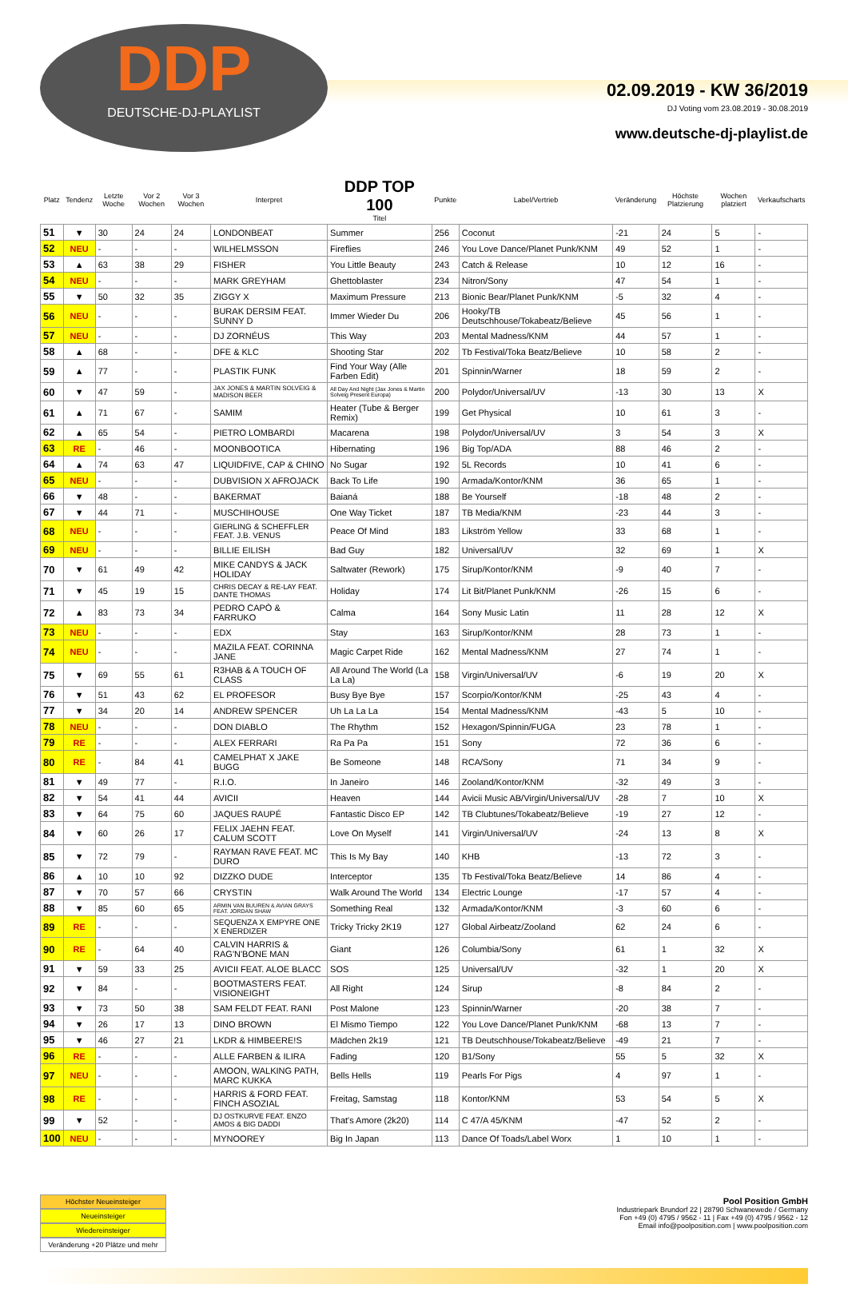DDP
DEUTSCHE-DJ-PLAYLIST
02.09.2019 - KW 36/2019
DJ Voting vom 23.08.2019 - 30.08.2019
www.deutsche-dj-playlist.de
| Platz | Tendenz | Letzte Woche | Vor 2 Wochen | Vor 3 Wochen | Interpret | DDP TOP 100 Titel | Punkte | Label/Vertrieb | Veränderung | Höchste Platzierung | Wochen platziert | Verkaufscharts |
| --- | --- | --- | --- | --- | --- | --- | --- | --- | --- | --- | --- | --- |
| 51 | ▼ | 30 | 24 | 24 | LONDONBEAT | Summer | 256 | Coconut | -21 | 24 | 5 | - |
| 52 | NEU | - | - | - | WILHELMSSON | Fireflies | 246 | You Love Dance/Planet Punk/KNM | 49 | 52 | 1 | - |
| 53 | ▲ | 63 | 38 | 29 | FISHER | You Little Beauty | 243 | Catch & Release | 10 | 12 | 16 | - |
| 54 | NEU | - | - | - | MARK GREYHAM | Ghettoblaster | 234 | Nitron/Sony | 47 | 54 | 1 | - |
| 55 | ▼ | 50 | 32 | 35 | ZIGGY X | Maximum Pressure | 213 | Bionic Bear/Planet Punk/KNM | -5 | 32 | 4 | - |
| 56 | NEU | - | - | - | BURAK DERSIM FEAT. SUNNY D | Immer Wieder Du | 206 | Hooky/TB Deutschhouse/Tokabeatz/Believe | 45 | 56 | 1 | - |
| 57 | NEU | - | - | - | DJ ZORNÉUS | This Way | 203 | Mental Madness/KNM | 44 | 57 | 1 | - |
| 58 | ▲ | 68 | - | - | DFE & KLC | Shooting Star | 202 | Tb Festival/Toka Beatz/Believe | 10 | 58 | 2 | - |
| 59 | ▲ | 77 | - | - | PLASTIK FUNK | Find Your Way (Alle Farben Edit) | 201 | Spinnin/Warner | 18 | 59 | 2 | - |
| 60 | ▼ | 47 | 59 | - | JAX JONES & MARTIN SOLVEIG & MADISON BEER | All Day And Night (Jax Jones & Martin Solveig Present Europa) | 200 | Polydor/Universal/UV | -13 | 30 | 13 | X |
| 61 | ▲ | 71 | 67 | - | SAMIM | Heater (Tube & Berger Remix) | 199 | Get Physical | 10 | 61 | 3 | - |
| 62 | ▲ | 65 | 54 | - | PIETRO LOMBARDI | Macarena | 198 | Polydor/Universal/UV | 3 | 54 | 3 | X |
| 63 | RE | - | 46 | - | MOONBOOTICA | Hibernating | 196 | Big Top/ADA | 88 | 46 | 2 | - |
| 64 | ▲ | 74 | 63 | 47 | LIQUIDFIVE, CAP & CHINO | No Sugar | 192 | 5L Records | 10 | 41 | 6 | - |
| 65 | NEU | - | - | - | DUBVISION X AFROJACK | Back To Life | 190 | Armada/Kontor/KNM | 36 | 65 | 1 | - |
| 66 | ▼ | 48 | - | - | BAKERMAT | Baianá | 188 | Be Yourself | -18 | 48 | 2 | - |
| 67 | ▼ | 44 | 71 | - | MUSCHIHOUSE | One Way Ticket | 187 | TB Media/KNM | -23 | 44 | 3 | - |
| 68 | NEU | - | - | - | GIERLING & SCHEFFLER FEAT. J.B. VENUS | Peace Of Mind | 183 | Likström Yellow | 33 | 68 | 1 | - |
| 69 | NEU | - | - | - | BILLIE EILISH | Bad Guy | 182 | Universal/UV | 32 | 69 | 1 | X |
| 70 | ▼ | 61 | 49 | 42 | MIKE CANDYS & JACK HOLIDAY | Saltwater (Rework) | 175 | Sirup/Kontor/KNM | -9 | 40 | 7 | - |
| 71 | ▼ | 45 | 19 | 15 | CHRIS DECAY & RE-LAY FEAT. DANTE THOMAS | Holiday | 174 | Lit Bit/Planet Punk/KNM | -26 | 15 | 6 | - |
| 72 | ▲ | 83 | 73 | 34 | PEDRO CAPÒ & FARRUKO | Calma | 164 | Sony Music Latin | 11 | 28 | 12 | X |
| 73 | NEU | - | - | - | EDX | Stay | 163 | Sirup/Kontor/KNM | 28 | 73 | 1 | - |
| 74 | NEU | - | - | - | MAZILA FEAT. CORINNA JANE | Magic Carpet Ride | 162 | Mental Madness/KNM | 27 | 74 | 1 | - |
| 75 | ▼ | 69 | 55 | 61 | R3HAB & A TOUCH OF CLASS | All Around The World (La La La) | 158 | Virgin/Universal/UV | -6 | 19 | 20 | X |
| 76 | ▼ | 51 | 43 | 62 | EL PROFESOR | Busy Bye Bye | 157 | Scorpio/Kontor/KNM | -25 | 43 | 4 | - |
| 77 | ▼ | 34 | 20 | 14 | ANDREW SPENCER | Uh La La La | 154 | Mental Madness/KNM | -43 | 5 | 10 | - |
| 78 | NEU | - | - | - | DON DIABLO | The Rhythm | 152 | Hexagon/Spinnin/FUGA | 23 | 78 | 1 | - |
| 79 | RE | - | - | - | ALEX FERRARI | Ra Pa Pa | 151 | Sony | 72 | 36 | 6 | - |
| 80 | RE | - | 84 | 41 | CAMELPHAT X JAKE BUGG | Be Someone | 148 | RCA/Sony | 71 | 34 | 9 | - |
| 81 | ▼ | 49 | 77 | - | R.I.O. | In Janeiro | 146 | Zooland/Kontor/KNM | -32 | 49 | 3 | - |
| 82 | ▼ | 54 | 41 | 44 | AVICII | Heaven | 144 | Avicii Music AB/Virgin/Universal/UV | -28 | 7 | 10 | X |
| 83 | ▼ | 64 | 75 | 60 | JAQUES RAUPÉ | Fantastic Disco EP | 142 | TB Clubtunes/Tokabeatz/Believe | -19 | 27 | 12 | - |
| 84 | ▼ | 60 | 26 | 17 | FELIX JAEHN FEAT. CALUM SCOTT | Love On Myself | 141 | Virgin/Universal/UV | -24 | 13 | 8 | X |
| 85 | ▼ | 72 | 79 | - | RAYMAN RAVE FEAT. MC DURO | This Is My Bay | 140 | KHB | -13 | 72 | 3 | - |
| 86 | ▲ | 10 | 10 | 92 | DIZZKO DUDE | Interceptor | 135 | Tb Festival/Toka Beatz/Believe | 14 | 86 | 4 | - |
| 87 | ▼ | 70 | 57 | 66 | CRYSTIN | Walk Around The World | 134 | Electric Lounge | -17 | 57 | 4 | - |
| 88 | ▼ | 85 | 60 | 65 | ARMIN VAN BUUREN & AVIAN GRAYS FEAT. JORDAN SHAW | Something Real | 132 | Armada/Kontor/KNM | -3 | 60 | 6 | - |
| 89 | RE | - | - | - | SEQUENZA X EMPYRE ONE X ENERDIZER | Tricky Tricky 2K19 | 127 | Global Airbeatz/Zooland | 62 | 24 | 6 | - |
| 90 | RE | - | 64 | 40 | CALVIN HARRIS & RAG'N'BONE MAN | Giant | 126 | Columbia/Sony | 61 | 1 | 32 | X |
| 91 | ▼ | 59 | 33 | 25 | AVICII FEAT. ALOE BLACC | SOS | 125 | Universal/UV | -32 | 1 | 20 | X |
| 92 | ▼ | 84 | - | - | BOOTMASTERS FEAT. VISIONEIGHT | All Right | 124 | Sirup | -8 | 84 | 2 | - |
| 93 | ▼ | 73 | 50 | 38 | SAM FELDT FEAT. RANI | Post Malone | 123 | Spinnin/Warner | -20 | 38 | 7 | - |
| 94 | ▼ | 26 | 17 | 13 | DINO BROWN | El Mismo Tiempo | 122 | You Love Dance/Planet Punk/KNM | -68 | 13 | 7 | - |
| 95 | ▼ | 46 | 27 | 21 | LKDR & HIMBEERE!S | Mädchen 2k19 | 121 | TB Deutschhouse/Tokabeatz/Believe | -49 | 21 | 7 | - |
| 96 | RE | - | - | - | ALLE FARBEN & ILIRA | Fading | 120 | B1/Sony | 55 | 5 | 32 | X |
| 97 | NEU | - | - | - | AMOON, WALKING PATH, MARC KUKKA | Bells Hells | 119 | Pearls For Pigs | 4 | 97 | 1 | - |
| 98 | RE | - | - | - | HARRIS & FORD FEAT. FINCH ASOZIAL | Freitag, Samstag | 118 | Kontor/KNM | 53 | 54 | 5 | X |
| 99 | ▼ | 52 | - | - | DJ OSTKURVE FEAT. ENZO AMOS & BIG DADDI | That's Amore (2k20) | 114 | C 47/A 45/KNM | -47 | 52 | 2 | - |
| 100 | NEU | - | - | - | MYNOOREY | Big In Japan | 113 | Dance Of Toads/Label Worx | 1 | 10 | 1 | - |
Höchster Neueinsteiger
Neueinsteiger
Wiedereinsteiger
Veränderung +20 Plätze und mehr
Pool Position GmbH
Industriepark Brundorf 22 | 28790 Schwanewede / Germany
Fon +49 (0) 4795 / 9562 - 11 | Fax +49 (0) 4795 / 9562 - 12
Email info@poolposition.com | www.poolposition.com